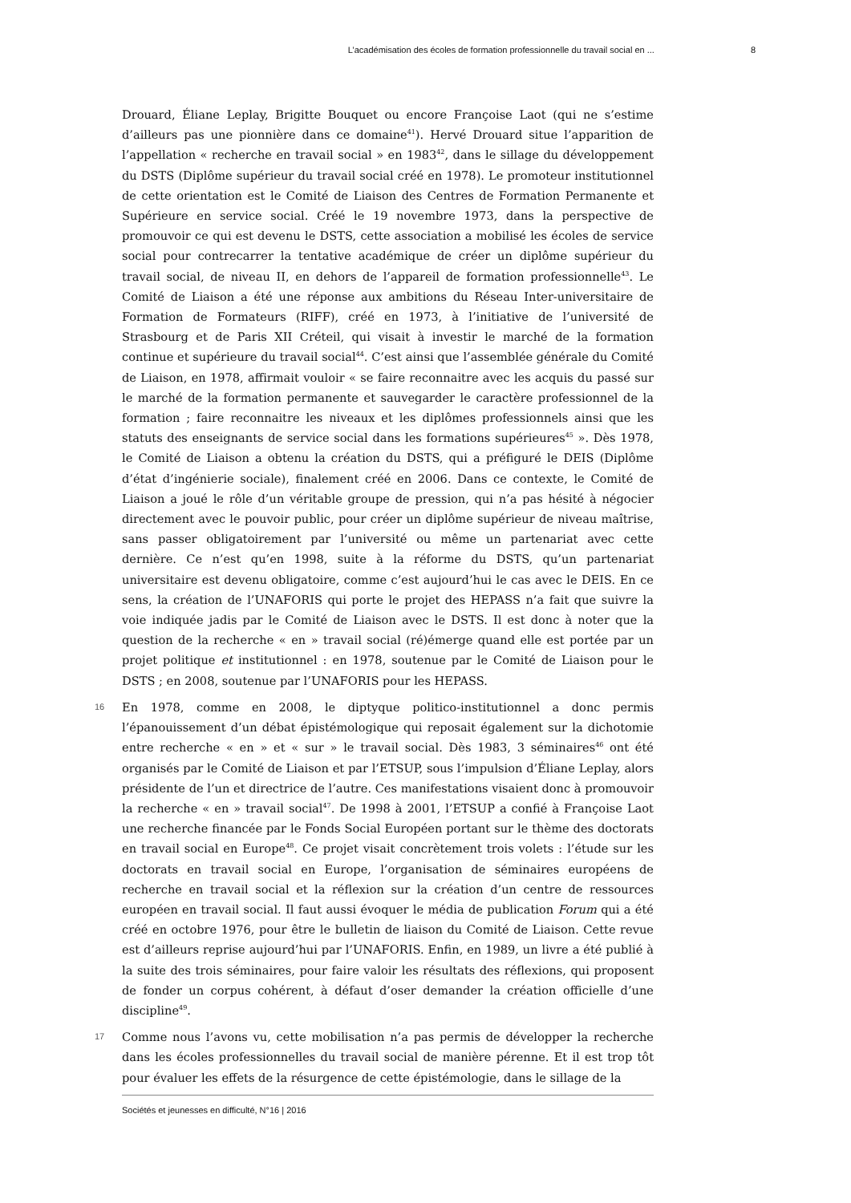L’académisation des écoles de formation professionnelle du travail social en ... 8
Drouard, Éliane Leplay, Brigitte Bouquet ou encore Françoise Laot (qui ne s’estime d’ailleurs pas une pionnière dans ce domaine<sup>41</sup>). Hervé Drouard situe l’apparition de l’appellation « recherche en travail social » en 1983<sup>42</sup>, dans le sillage du développement du DSTS (Diplôme supérieur du travail social créé en 1978). Le promoteur institutionnel de cette orientation est le Comité de Liaison des Centres de Formation Permanente et Supérieure en service social. Créé le 19 novembre 1973, dans la perspective de promouvoir ce qui est devenu le DSTS, cette association a mobilisé les écoles de service social pour contrecarrer la tentative académique de créer un diplôme supérieur du travail social, de niveau II, en dehors de l’appareil de formation professionnelle<sup>43</sup>. Le Comité de Liaison a été une réponse aux ambitions du Réseau Inter-universitaire de Formation de Formateurs (RIFF), créé en 1973, à l’initiative de l’université de Strasbourg et de Paris XII Créteil, qui visait à investir le marché de la formation continue et supérieure du travail social<sup>44</sup>. C’est ainsi que l’assemblée générale du Comité de Liaison, en 1978, affirmait vouloir « se faire reconnaitre avec les acquis du passé sur le marché de la formation permanente et sauvegarder le caractère professionnel de la formation ; faire reconnaitre les niveaux et les diplômes professionnels ainsi que les statuts des enseignants de service social dans les formations supérieures<sup>45</sup> ». Dès 1978, le Comité de Liaison a obtenu la création du DSTS, qui a préfiguré le DEIS (Diplôme d’état d’ingénierie sociale), finalement créé en 2006. Dans ce contexte, le Comité de Liaison a joué le rôle d’un véritable groupe de pression, qui n’a pas hésité à négocier directement avec le pouvoir public, pour créer un diplôme supérieur de niveau maîtrise, sans passer obligatoirement par l’université ou même un partenariat avec cette dernière. Ce n’est qu’en 1998, suite à la réforme du DSTS, qu’un partenariat universitaire est devenu obligatoire, comme c’est aujourd’hui le cas avec le DEIS. En ce sens, la création de l’UNAFORIS qui porte le projet des HEPASS n’a fait que suivre la voie indiquée jadis par le Comité de Liaison avec le DSTS. Il est donc à noter que la question de la recherche « en » travail social (ré)émerge quand elle est portée par un projet politique et institutionnel : en 1978, soutenue par le Comité de Liaison pour le DSTS ; en 2008, soutenue par l’UNAFORIS pour les HEPASS.
16 En 1978, comme en 2008, le diptyque politico-institutionnel a donc permis l’épanouissement d’un débat épistémologique qui reposait également sur la dichotomie entre recherche « en » et « sur » le travail social. Dès 1983, 3 séminaires<sup>46</sup> ont été organisés par le Comité de Liaison et par l’ETSUP, sous l’impulsion d’Éliane Leplay, alors présidente de l’un et directrice de l’autre. Ces manifestations visaient donc à promouvoir la recherche « en » travail social<sup>47</sup>. De 1998 à 2001, l’ETSUP a confié à Françoise Laot une recherche financée par le Fonds Social Européen portant sur le thème des doctorats en travail social en Europe<sup>48</sup>. Ce projet visait concrètement trois volets : l’étude sur les doctorats en travail social en Europe, l’organisation de séminaires européens de recherche en travail social et la réflexion sur la création d’un centre de ressources européen en travail social. Il faut aussi évoquer le média de publication Forum qui a été créé en octobre 1976, pour être le bulletin de liaison du Comité de Liaison. Cette revue est d’ailleurs reprise aujourd’hui par l’UNAFORIS. Enfin, en 1989, un livre a été publié à la suite des trois séminaires, pour faire valoir les résultats des réflexions, qui proposent de fonder un corpus cohérent, à défaut d’oser demander la création officielle d’une discipline<sup>49</sup>.
17 Comme nous l’avons vu, cette mobilisation n’a pas permis de développer la recherche dans les écoles professionnelles du travail social de manière pérenne. Et il est trop tôt pour évaluer les effets de la résurgence de cette épistémologie, dans le sillage de la
Sociétés et jeunesses en difficulté, N°16 | 2016